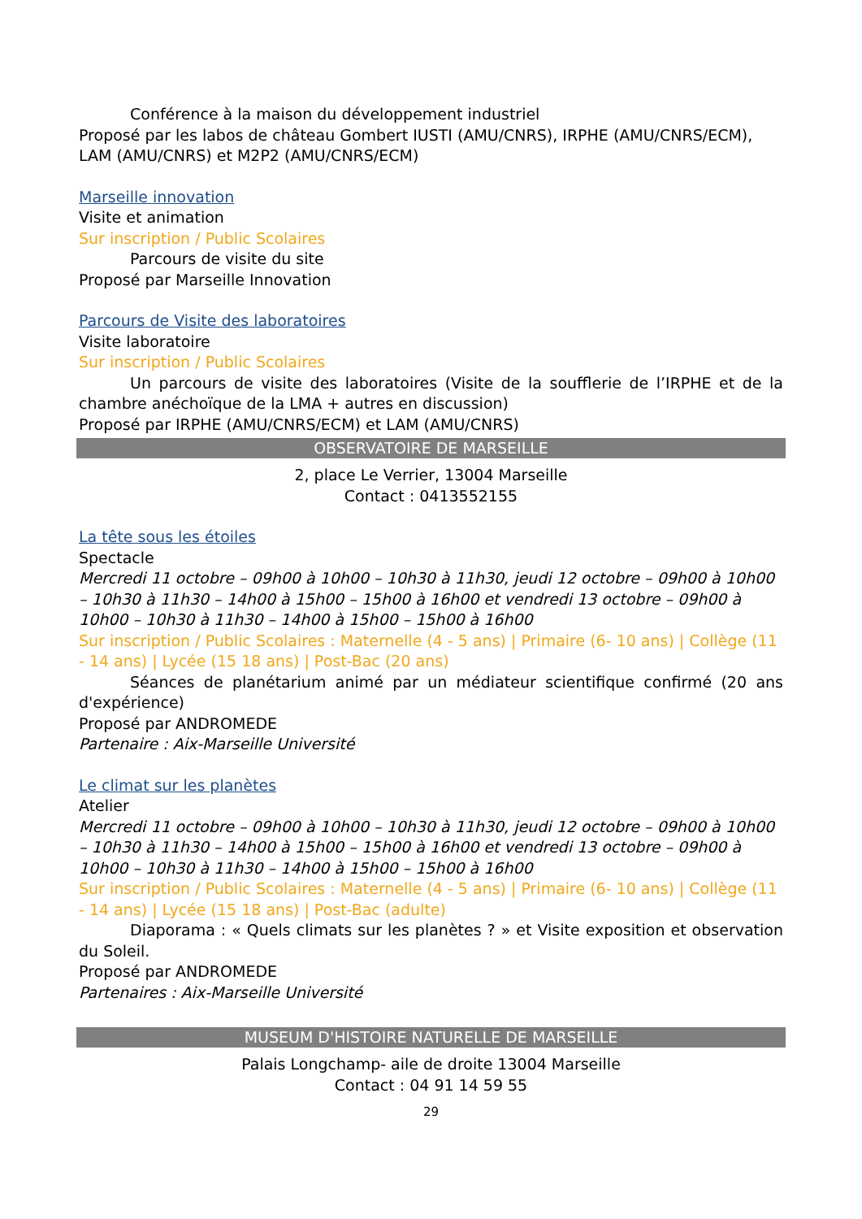Conférence à la maison du développement industriel
Proposé par les labos de château Gombert IUSTI (AMU/CNRS), IRPHE (AMU/CNRS/ECM), LAM (AMU/CNRS) et M2P2 (AMU/CNRS/ECM)
Marseille innovation
Visite et animation
Sur inscription / Public Scolaires
Parcours de visite du site
Proposé par Marseille Innovation
Parcours de Visite des laboratoires
Visite laboratoire
Sur inscription / Public Scolaires
Un parcours de visite des laboratoires (Visite de la soufflerie de l’IRPHE et de la chambre anéchoïque de la LMA + autres en discussion)
Proposé par IRPHE (AMU/CNRS/ECM) et LAM (AMU/CNRS)
OBSERVATOIRE DE MARSEILLE
2, place Le Verrier, 13004 Marseille
Contact : 0413552155
La tête sous les étoiles
Spectacle
Mercredi 11 octobre – 09h00 à 10h00 – 10h30 à 11h30, jeudi 12 octobre – 09h00 à 10h00 – 10h30 à 11h30 – 14h00 à 15h00 – 15h00 à 16h00 et vendredi 13 octobre – 09h00 à 10h00 – 10h30 à 11h30 – 14h00 à 15h00 – 15h00 à 16h00
Sur inscription / Public Scolaires : Maternelle (4 - 5 ans) | Primaire (6- 10 ans) | Collège (11 - 14 ans) | Lycée (15 18 ans) | Post-Bac (20 ans)
Séances de planétarium animé par un médiateur scientifique confirmé (20 ans d'expérience)
Proposé par ANDROMEDE
Partenaire : Aix-Marseille Université
Le climat sur les planètes
Atelier
Mercredi 11 octobre – 09h00 à 10h00 – 10h30 à 11h30, jeudi 12 octobre – 09h00 à 10h00 – 10h30 à 11h30 – 14h00 à 15h00 – 15h00 à 16h00 et vendredi 13 octobre – 09h00 à 10h00 – 10h30 à 11h30 – 14h00 à 15h00 – 15h00 à 16h00
Sur inscription / Public Scolaires : Maternelle (4 - 5 ans) | Primaire (6- 10 ans) | Collège (11 - 14 ans) | Lycée (15 18 ans) | Post-Bac (adulte)
Diaporama : « Quels climats sur les planètes ? » et Visite exposition et observation du Soleil.
Proposé par ANDROMEDE
Partenaires : Aix-Marseille Université
MUSEUM D'HISTOIRE NATURELLE DE MARSEILLE
Palais Longchamp- aile de droite 13004 Marseille
Contact : 04 91 14 59 55
29